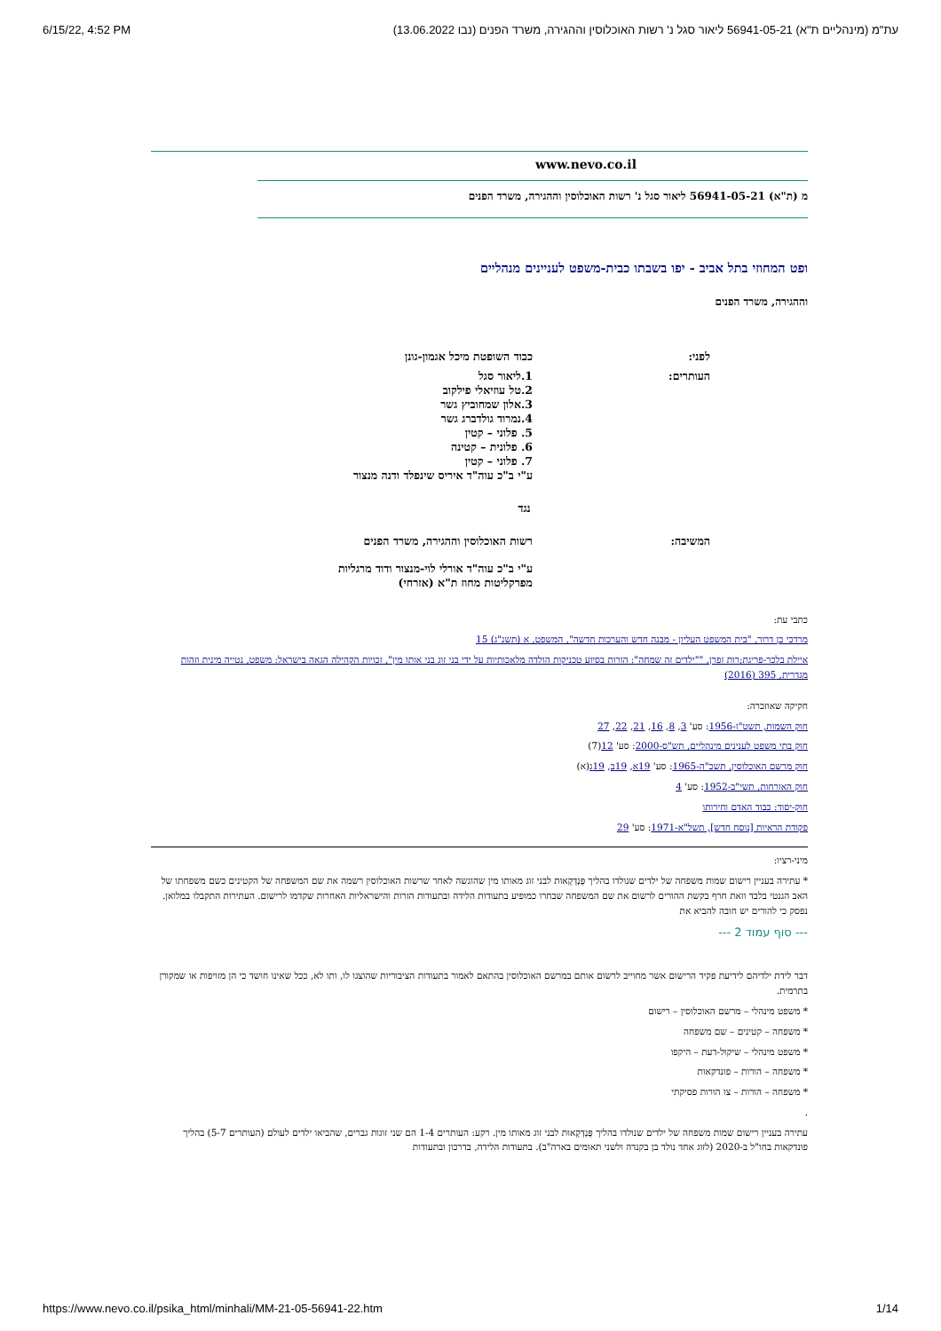6/15/22, 4:52 PM עת"מ (מינהליים ת"א) 56941-05-21 ליאור סגל נ' רשות האוכלוסין וההגירה, משרד הפנים (נבו 13.06.2022)
www.nevo.co.il
מ (ת"א) 56941-05-21 ליאור סגל נ' רשות האוכלוסין וההגירה, משרד הפנים
ופט המחוזי בתל אביב - יפו בשבתו כבית-משפט לעניינים מנהליים
וההגירה, משרד הפנים
| לפני: | כבוד השופטת מיכל אגמון-גונן |
| העותרים: | 1.ליאור סגל 2.טל עוזיאלי פילקוב 3.אלון שמחוביץ גשר 4.נמרוד גולדברג גשר 5. פלוני – קטין 6. פלונית – קטינה 7. פלוני – קטין ע"י ב"כ עוה"ד איריס שינפלד ודנה מנצור |
| נגד | |
| המשיבה: | רשות האוכלוסין וההגירה, משרד הפנים ע"י ב"כ עוה"ד אורלי לוי-מנצור ודוד מרגליות מפרקליטות מחוז ת"א (אזרחי) |
כתבי עת:
מרדכי בן דרור, "בית המשפט העליון - מבנה חדש והערכות חדשה", המשפט, א (תשנ"ג) 15
איילת בלכר-פריגת;רות זפרן, ""ילדים זה שמחה": הורות בסיוע טכניקות הולדה מלאכותיות על ידי בני זוג בני אותו מין", זכויות הקהילה הגאה בישראל: משפט, נטייה מינית וזהות מגדרית, 395 (2016)
חקיקה שאוזכרה:
חוק השמות, תשט"ז-1956: סע' 3, 8, 16, 21, 22, 27
חוק בתי משפט לענינים מינהליים, תש"ס-2000: סע' 12(7)
חוק מרשם האוכלוסין, תשכ"ה-1965: סע' 19א, 19ב, 19ג(א)
חוק האזרחות, תשי"ב-1952: סע' 4
חוק-יסוד: כבוד האדם וחירותו
פקודת הראיות [נוסח חדש], תשל"א-1971: סע' 29
מיני-רציו:
* עתירה בעניין רישום שמות משפחה של ילדים שנולדו בהליך פֻּנְדְּקָאוּת לבני זוג מאותו מין שהוגשה לאחר שרשות האוכלוסין רשמה את שם המשפחה של הקטינים כשם משפחתו של האב הגנטי בלבד וזאת חרף בקשת ההורים לרשום את שם המשפחה שבחרו כמופיע בתעודות הלידה ובתעודות הזרות והישראליות האחרות שקדמו לרישום. העתירות התקבלו במלואן. נפסק כי להורים יש חובה להביא את
--- סוף עמוד 2 ---
דבר לידת ילדיהם לידיעת פקיד הרישום אשר מחוייב לרשום אותם במרשם האוכלוסין בהתאם לאמור בתעודות הציבוריות שהוצגו לו, ותו לא, ככל שאינו חושד כי הן מזויפות או שמקורן בתרמית.
* משפט מינהלי – מרשם האוכלוסין – רישום
* משפחה – קטינים – שם משפחה
* משפט מינהלי – שיקול-דעת – היקפו
* משפחה – הורות – פונדקאות
* משפחה – הורות – צו הורות פסיקתי
.
עתירה בעניין רישום שמות משפחה של ילדים שנולדו בהליך פֻּנְדְּקָאוּת לבני זוג מאותו מין. רקע: העותרים 1-4 הם שני זוגות גברים, שהביאו ילדים לעולם (העותרים 5-7) בהליך פונדקאות בחו"ל ב-2020 (לזוג אחד נולד בן בקנדה ולשני תאומים בארה"ב). בתעודות הלידה, בדרכון ובתעודות
https://www.nevo.co.il/psika_html/minhali/MM-21-05-56941-22.htm 1/14